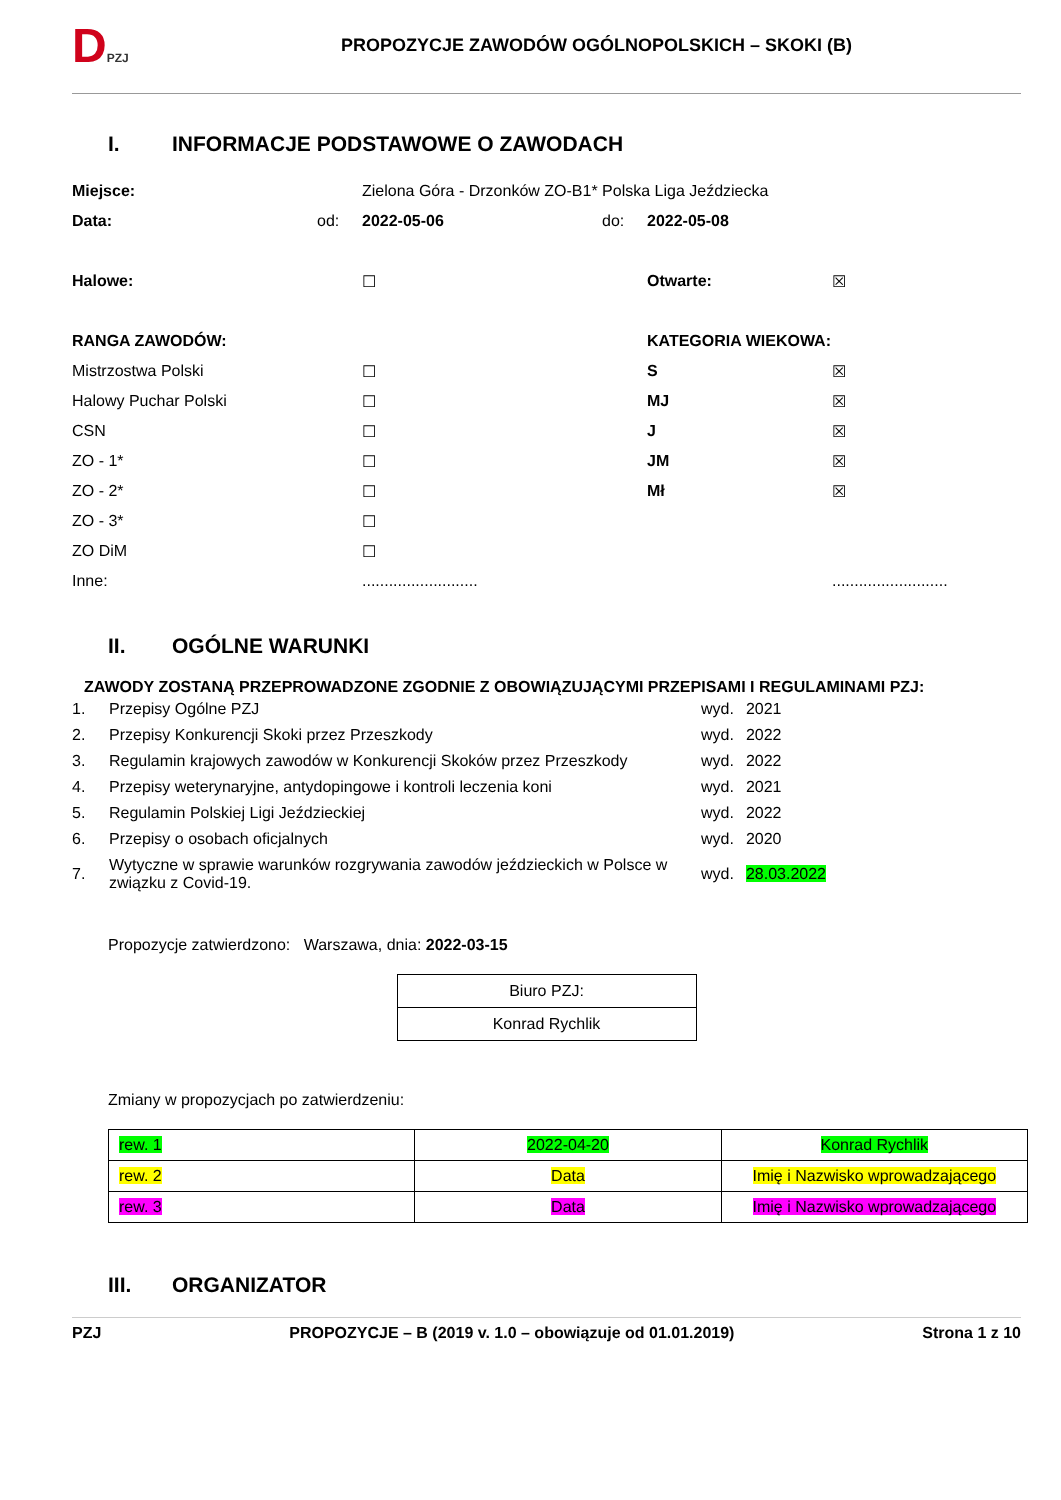DPZJ
PROPOZYCJE ZAWODÓW OGÓLNOPOLSKICH – SKOKI (B)
I. INFORMACJE PODSTAWOWE O ZAWODACH
Miejsce:
Zielona Góra - Drzonków ZO-B1* Polska Liga Jeździecka
Data: od: 2022-05-06 do: 2022-05-08
Halowe: ☐ Otwarte: ☒
RANGA ZAWODÓW: KATEGORIA WIEKOWA:
Mistrzostwa Polski ☐ S ☒
Halowy Puchar Polski ☐ MJ ☒
CSN ☐ J ☒
ZO - 1* ☐ JM ☒
ZO - 2* ☐ Mł ☒
ZO - 3* ☐
ZO DiM ☐
Inne:
..........................
..........................
II. OGÓLNE WARUNKI
ZAWODY ZOSTANĄ PRZEPROWADZONE ZGODNIE Z OBOWIĄZUJĄCYMI PRZEPISAMI I REGULAMINAMI PZJ:
| 1. | Przepisy Ogólne PZJ | wyd. | 2021 |
| 2. | Przepisy Konkurencji Skoki przez Przeszkody | wyd. | 2022 |
| 3. | Regulamin krajowych zawodów w Konkurencji Skoków przez Przeszkody | wyd. | 2022 |
| 4. | Przepisy weterynaryjne, antydopingowe i kontroli leczenia koni | wyd. | 2021 |
| 5. | Regulamin Polskiej Ligi Jeździeckiej | wyd. | 2022 |
| 6. | Przepisy o osobach oficjalnych | wyd. | 2020 |
| 7. | Wytyczne w sprawie warunków rozgrywania zawodów jeździeckich w Polsce w związku z Covid-19. | wyd. | 28.03.2022 |
Propozycje zatwierdzono: Warszawa, dnia: 2022-03-15
| Biuro PZJ: |
| Konrad Rychlik |
Zmiany w propozycjach po zatwierdzeniu:
| rew. 1 | 2022-04-20 | Konrad Rychlik |
| rew. 2 | Data | Imię i Nazwisko wprowadzającego |
| rew. 3 | Data | Imię i Nazwisko wprowadzającego |
III. ORGANIZATOR
PZJ PROPOZYCJE – B (2019 v. 1.0 – obowiązuje od 01.01.2019) Strona 1 z 10